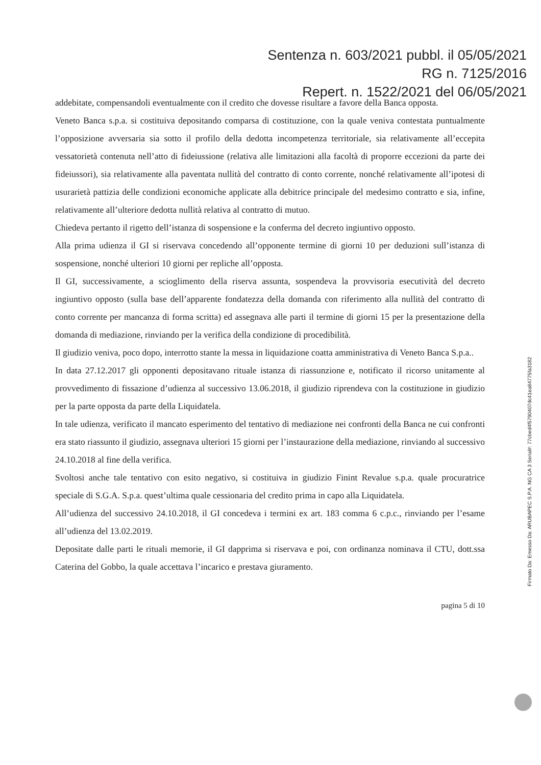Sentenza n. 603/2021 pubbl. il 05/05/2021
RG n. 7125/2016
Repert. n. 1522/2021 del 06/05/2021
addebitate, compensandoli eventualmente con il credito che dovesse risultare a favore della Banca opposta.
Veneto Banca s.p.a. si costituiva depositando comparsa di costituzione, con la quale veniva contestata puntualmente l’opposizione avversaria sia sotto il profilo della dedotta incompetenza territoriale, sia relativamente all’eccepita vessatorietà contenuta nell’atto di fideiussione (relativa alle limitazioni alla facoltà di proporre eccezioni da parte dei fideiussori), sia relativamente alla paventata nullità del contratto di conto corrente, nonché relativamente all’ipotesi di usurarietà pattizia delle condizioni economiche applicate alla debitrice principale del medesimo contratto e sia, infine, relativamente all’ulteriore dedotta nullità relativa al contratto di mutuo.
Chiedeva pertanto il rigetto dell’istanza di sospensione e la conferma del decreto ingiuntivo opposto.
Alla prima udienza il GI si riservava concedendo all’opponente termine di giorni 10 per deduzioni sull’istanza di sospensione, nonché ulteriori 10 giorni per repliche all’opposta.
Il GI, successivamente, a scioglimento della riserva assunta, sospendeva la provvisoria esecutività del decreto ingiuntivo opposto (sulla base dell’apparente fondatezza della domanda con riferimento alla nullità del contratto di conto corrente per mancanza di forma scritta) ed assegnava alle parti il termine di giorni 15 per la presentazione della domanda di mediazione, rinviando per la verifica della condizione di procedibilità.
Il giudizio veniva, poco dopo, interrotto stante la messa in liquidazione coatta amministrativa di Veneto Banca S.p.a..
In data 27.12.2017 gli opponenti depositavano rituale istanza di riassunzione e, notificato il ricorso unitamente al provvedimento di fissazione d’udienza al successivo 13.06.2018, il giudizio riprendeva con la costituzione in giudizio per la parte opposta da parte della Liquidatela.
In tale udienza, verificato il mancato esperimento del tentativo di mediazione nei confronti della Banca ne cui confronti era stato riassunto il giudizio, assegnava ulteriori 15 giorni per l’instaurazione della mediazione, rinviando al successivo 24.10.2018 al fine della verifica.
Svoltosi anche tale tentativo con esito negativo, si costituiva in giudizio Finint Revalue s.p.a. quale procuratrice speciale di S.G.A. S.p.a. quest’ultima quale cessionaria del credito prima in capo alla Liquidatela.
All’udienza del successivo 24.10.2018, il GI concedeva i termini ex art. 183 comma 6 c.p.c., rinviando per l’esame all’udienza del 13.02.2019.
Depositate dalle parti le rituali memorie, il GI dapprima si riservava e poi, con ordinanza nominava il CTU, dott.ssa Caterina del Gobbo, la quale accettava l’incarico e prestava giuramento.
pagina 5 di 10
Firmato Da: Emesso Da: ARUBAPEC S.P.A. NG CA 3 Serial#: 77cbed4f5790407dc41ea84775fa3182